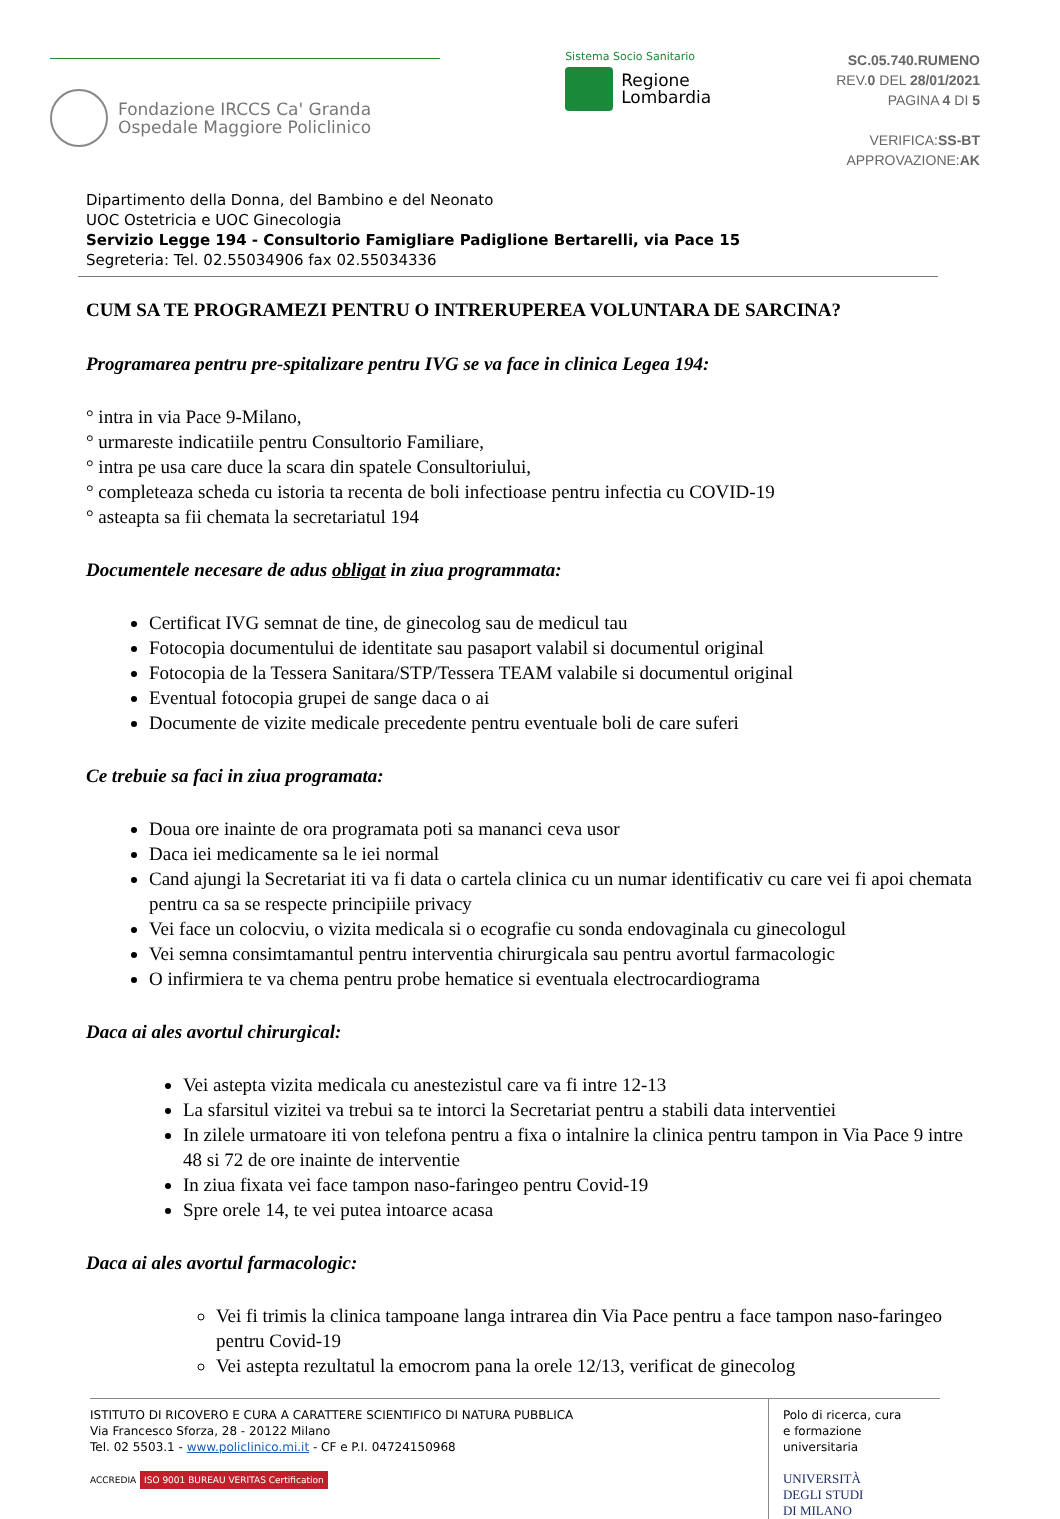Fondazione IRCCS Ca' Granda
Ospedale Maggiore Policlinico
Sistema Socio Sanitario
Regione
Lombardia
SC.05.740.RUMENO
REV.0 DEL 28/01/2021
PAGINA 4 DI 5
VERIFICA:SS-BT
APPROVAZIONE:AK
Dipartimento della Donna, del Bambino e del Neonato
UOC Ostetricia e UOC Ginecologia
Servizio Legge 194 - Consultorio Famigliare Padiglione Bertarelli, via Pace 15
Segreteria: Tel. 02.55034906 fax 02.55034336
CUM SA TE PROGRAMEZI PENTRU O INTRERUPEREA VOLUNTARA DE SARCINA?
Programarea pentru pre-spitalizare pentru IVG se va face in clinica Legea 194:
° intra in via Pace 9-Milano,
° urmareste indicatiile pentru Consultorio Familiare,
° intra pe usa care duce la scara din spatele Consultoriului,
° completeaza scheda cu istoria ta recenta de boli infectioase pentru infectia cu COVID-19
° asteapta sa fii chemata la secretariatul 194
Documentele necesare de adus obligat in ziua programmata:
Certificat IVG semnat de tine, de ginecolog sau de medicul tau
Fotocopia documentului de identitate sau pasaport valabil si documentul original
Fotocopia de la Tessera Sanitara/STP/Tessera TEAM valabile si documentul original
Eventual fotocopia grupei de sange daca o ai
Documente de vizite medicale precedente pentru eventuale boli de care suferi
Ce trebuie sa faci in ziua programata:
Doua ore inainte de ora programata poti sa mananci ceva usor
Daca iei medicamente sa le iei normal
Cand ajungi la Secretariat iti va fi data o cartela clinica cu un numar identificativ cu care vei fi apoi chemata pentru ca sa se respecte principiile privacy
Vei face un colocviu, o vizita medicala si o ecografie cu sonda endovaginala cu ginecologul
Vei semna consimtamantul pentru interventia chirurgicala sau pentru avortul farmacologic
O infirmiera te va chema pentru probe hematice si eventuala electrocardiograma
Daca ai ales avortul chirurgical:
Vei astepta vizita medicala cu anestezistul care va fi intre 12-13
La sfarsitul vizitei va trebui sa te intorci la Secretariat pentru a stabili data interventiei
In zilele urmatoare iti von telefona pentru a fixa o intalnire la clinica pentru tampon in Via Pace 9 intre 48 si 72 de ore inainte de interventie
In ziua fixata vei face tampon naso-faringeo pentru Covid-19
Spre orele 14, te vei putea intoarce acasa
Daca ai ales avortul farmacologic:
Vei fi trimis la clinica tampoane langa intrarea din Via Pace pentru a face tampon naso-faringeo pentru Covid-19
Vei astepta rezultatul la emocrom pana la orele 12/13, verificat de ginecolog
ISTITUTO DI RICOVERO E CURA A CARATTERE SCIENTIFICO DI NATURA PUBBLICA
Via Francesco Sforza, 28 - 20122 Milano
Tel. 02 5503.1 - www.policlinico.mi.it - CF e P.I. 04724150968
ACCREDIA ISO 9001 BUREAU VERITAS Certification
Polo di ricerca, cura
e formazione universitaria
UNIVERSITÀ
DEGLI STUDI
DI MILANO